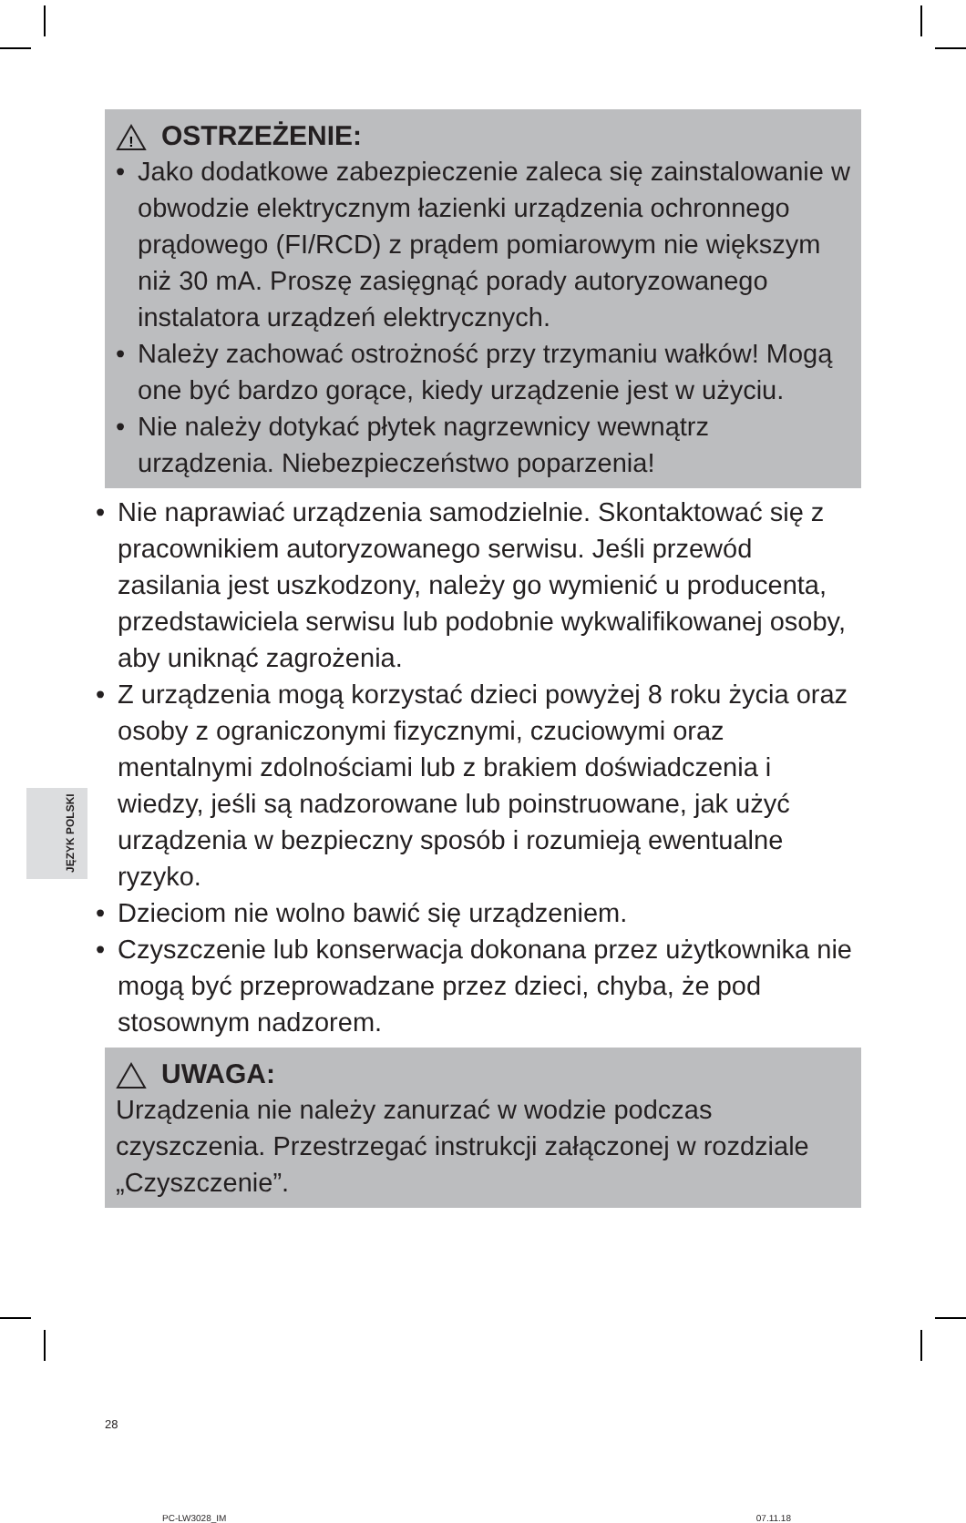!
OSTRZEŻENIE:
• Jako dodatkowe zabezpieczenie zaleca się zainstalowanie w obwodzie elektrycznym łazienki urządzenia ochronnego prądowego (FI/RCD) z prądem pomiarowym nie większym niż 30 mA. Proszę zasięgnąć porady autoryzowanego instalatora urządzeń elektrycznych.
• Należy zachować ostrożność przy trzymaniu wałków! Mogą one być bardzo gorące, kiedy urządzenie jest w użyciu.
• Nie należy dotykać płytek nagrzewnicy wewnątrz urządzenia. Niebezpieczeństwo poparzenia!
• Nie naprawiać urządzenia samodzielnie. Skontaktować się z pracownikiem autoryzowanego serwisu. Jeśli przewód zasilania jest uszkodzony, należy go wymienić u producenta, przedstawiciela serwisu lub podobnie wykwalifikowanej osoby, aby uniknąć zagrożenia.
• Z urządzenia mogą korzystać dzieci powyżej 8 roku życia oraz osoby z ograniczonymi fizycznymi, czuciowymi oraz mentalnymi zdolnościami lub z brakiem doświadczenia i wiedzy, jeśli są nadzorowane lub poinstruowane, jak użyć urządzenia w bezpieczny sposób i rozumieją ewentualne ryzyko.
• Dzieciom nie wolno bawić się urządzeniem.
• Czyszczenie lub konserwacja dokonana przez użytkownika nie mogą być przeprowadzane przez dzieci, chyba, że pod stosownym nadzorem.
UWAGA:
Urządzenia nie należy zanurzać w wodzie podczas czyszczenia. Przestrzegać instrukcji załączonej w rozdziale „Czyszczenie”.
28
PC-LW3028_IM 07.11.18
JĘZYK POLSKI